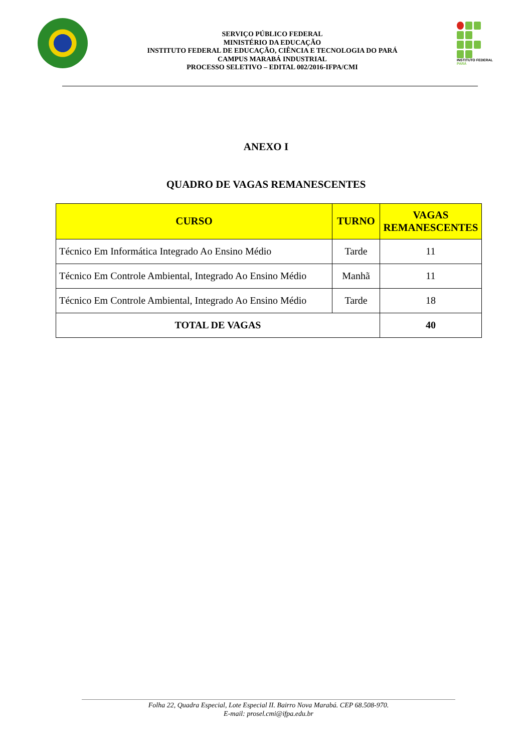SERVIÇO PÚBLICO FEDERAL
MINISTÉRIO DA EDUCAÇÃO
INSTITUTO FEDERAL DE EDUCAÇÃO, CIÊNCIA E TECNOLOGIA DO PARÁ
CAMPUS MARABÁ INDUSTRIAL
PROCESSO SELETIVO – EDITAL 002/2016-IFPA/CMI
INSTITUTO FEDERAL
PARÁ
ANEXO I
QUADRO DE VAGAS REMANESCENTES
| CURSO | TURNO | VAGAS REMANESCENTES |
| --- | --- | --- |
| Técnico Em Informática Integrado Ao Ensino Médio | Tarde | 11 |
| Técnico Em Controle Ambiental, Integrado Ao Ensino Médio | Manhã | 11 |
| Técnico Em Controle Ambiental, Integrado Ao Ensino Médio | Tarde | 18 |
| TOTAL DE VAGAS | | 40 |
Folha 22, Quadra Especial, Lote Especial II. Bairro Nova Marabá. CEP 68.508-970.
E-mail: prosel.cmi@ifpa.edu.br